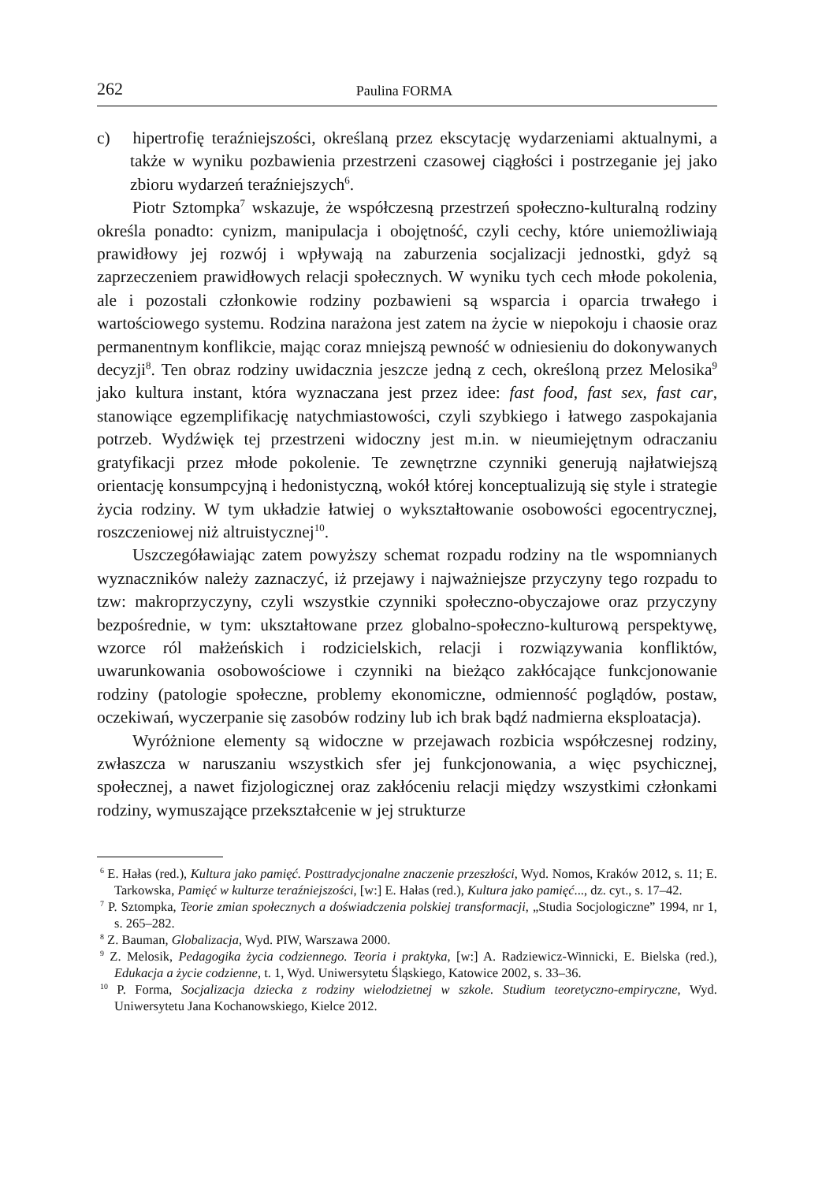262 Paulina FORMA
c) hipertrofię teraźniejszości, określaną przez ekscytację wydarzeniami aktualnymi, a także w wyniku pozbawienia przestrzeni czasowej ciągłości i postrzeganie jej jako zbioru wydarzeń teraźniejszych<sup>6</sup>.
Piotr Sztompka<sup>7</sup> wskazuje, że współczesną przestrzeń społeczno-kulturalną rodziny określa ponadto: cynizm, manipulacja i obojętność, czyli cechy, które uniemożliwiają prawidłowy jej rozwój i wpływają na zaburzenia socjalizacji jednostki, gdyż są zaprzeczeniem prawidłowych relacji społecznych. W wyniku tych cech młode pokolenia, ale i pozostali członkowie rodziny pozbawieni są wsparcia i oparcia trwałego i wartościowego systemu. Rodzina narażona jest zatem na życie w niepokoju i chaosie oraz permanentnym konflikcie, mając coraz mniejszą pewność w odniesieniu do dokonywanych decyzji<sup>8</sup>. Ten obraz rodziny uwidacznia jeszcze jedną z cech, określoną przez Melosika<sup>9</sup> jako kultura instant, która wyznaczana jest przez idee: fast food, fast sex, fast car, stanowiące egzemplifikację natychmiastowości, czyli szybkiego i łatwego zaspokajania potrzeb. Wydźwięk tej przestrzeni widoczny jest m.in. w nieumiejętnym odraczaniu gratyfikacji przez młode pokolenie. Te zewnętrzne czynniki generują najłatwiejszą orientację konsumpcyjną i hedonistyczną, wokół której konceptualizują się style i strategie życia rodziny. W tym układzie łatwiej o wykształtowanie osobowości egocentrycznej, roszczeniowej niż altruistycznej<sup>10</sup>.
Uszczegóławiając zatem powyższy schemat rozpadu rodziny na tle wspomnianych wyznaczników należy zaznaczyć, iż przejawy i najważniejsze przyczyny tego rozpadu to tzw: makroprzyczyny, czyli wszystkie czynniki społeczno-obyczajowe oraz przyczyny bezpośrednie, w tym: ukształtowane przez globalno-społeczno-kulturową perspektywę, wzorce ról małżeńskich i rodzicielskich, relacji i rozwiązywania konfliktów, uwarunkowania osobowościowe i czynniki na bieżąco zakłócające funkcjonowanie rodziny (patologie społeczne, problemy ekonomiczne, odmienność poglądów, postaw, oczekiwań, wyczerpanie się zasobów rodziny lub ich brak bądź nadmierna eksploatacja).
Wyróżnione elementy są widoczne w przejawach rozbicia współczesnej rodziny, zwłaszcza w naruszaniu wszystkich sfer jej funkcjonowania, a więc psychicznej, społecznej, a nawet fizjologicznej oraz zakłóceniu relacji między wszystkimi członkami rodziny, wymuszające przekształcenie w jej strukturze
<sup>6</sup> E. Hałas (red.), Kultura jako pamięć. Posttradycjonalne znaczenie przeszłości, Wyd. Nomos, Kraków 2012, s. 11; E. Tarkowska, Pamięć w kulturze teraźniejszości, [w:] E. Hałas (red.), Kultura jako pamięć..., dz. cyt., s. 17–42.
<sup>7</sup> P. Sztompka, Teorie zmian społecznych a doświadczenia polskiej transformacji, „Studia Socjologiczne” 1994, nr 1, s. 265–282.
<sup>8</sup> Z. Bauman, Globalizacja, Wyd. PIW, Warszawa 2000.
<sup>9</sup> Z. Melosik, Pedagogika życia codziennego. Teoria i praktyka, [w:] A. Radziewicz-Winnicki, E. Bielska (red.), Edukacja a życie codzienne, t. 1, Wyd. Uniwersytetu Śląskiego, Katowice 2002, s. 33–36.
<sup>10</sup> P. Forma, Socjalizacja dziecka z rodziny wielodzietnej w szkole. Studium teoretyczno-empiryczne, Wyd. Uniwersytetu Jana Kochanowskiego, Kielce 2012.